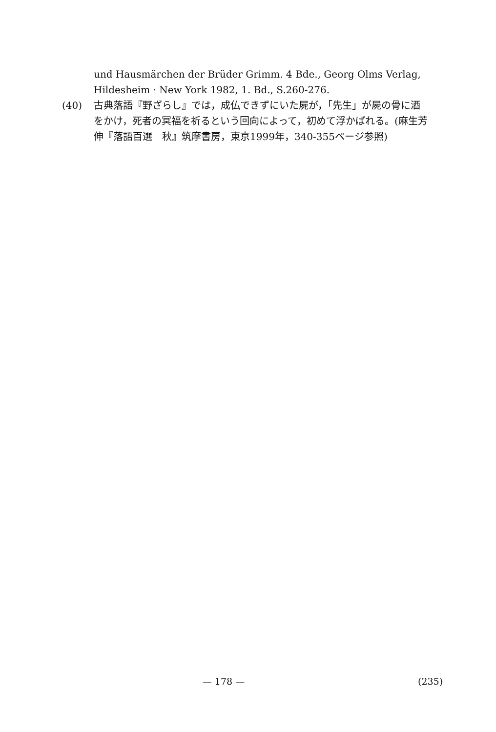und Hausmärchen der Brüder Grimm. 4 Bde., Georg Olms Verlag, Hildesheim · New York 1982, 1. Bd., S.260-276.
(40) 古典落語『野ざらし』では，成仏できずにいた屍が，「先生」が屍の骨に酒をかけ，死者の冥福を祈るという回向によって，初めて浮かばれる。(麻生芳伸『落語百選　秋』筑摩書房，東京1999年，340-355ページ参照)
— 178 — (235)